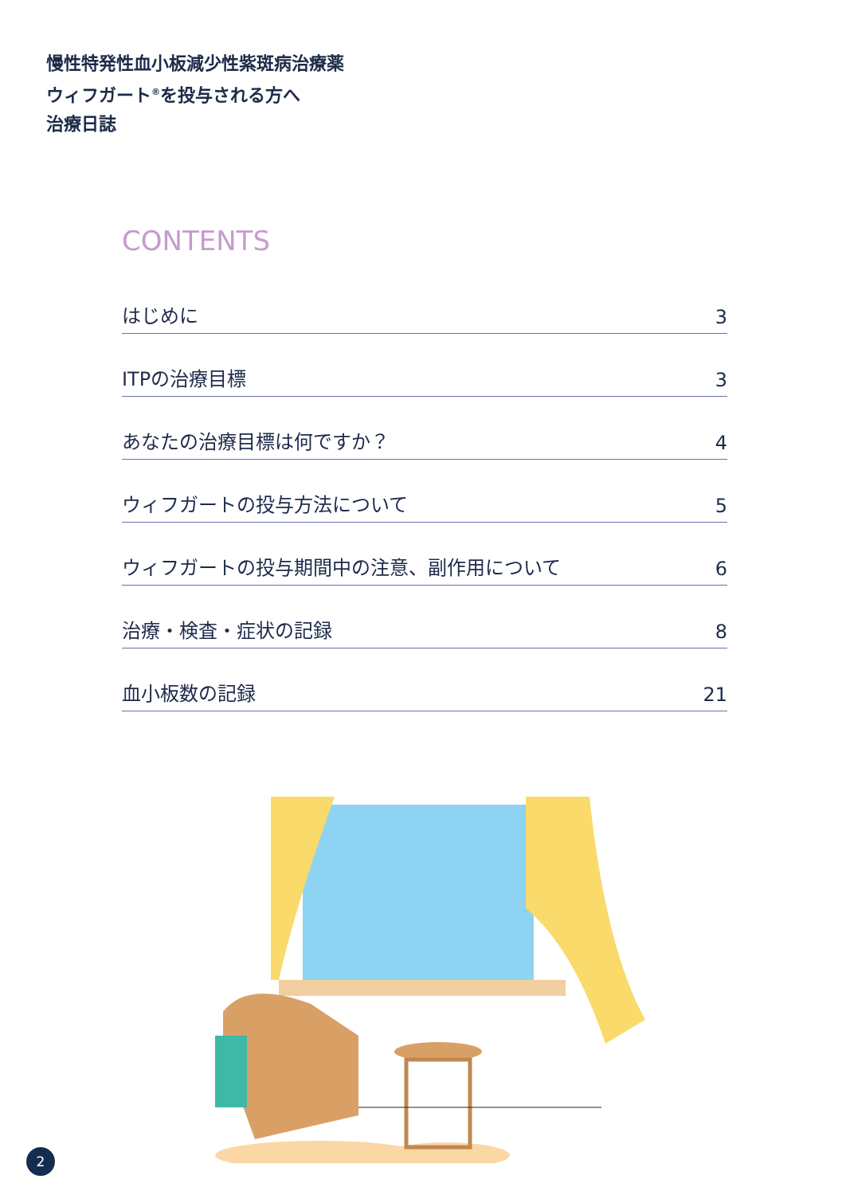慢性特発性血小板減少性紫斑病治療薬
ウィフガート<sup>®</sup>を投与される方へ
治療日誌
CONTENTS
はじめに 3
ITPの治療目標 3
あなたの治療目標は何ですか？ 4
ウィフガートの投与方法について 5
ウィフガートの投与期間中の注意、副作用について 6
治療・検査・症状の記録 8
血小板数の記録 21
2